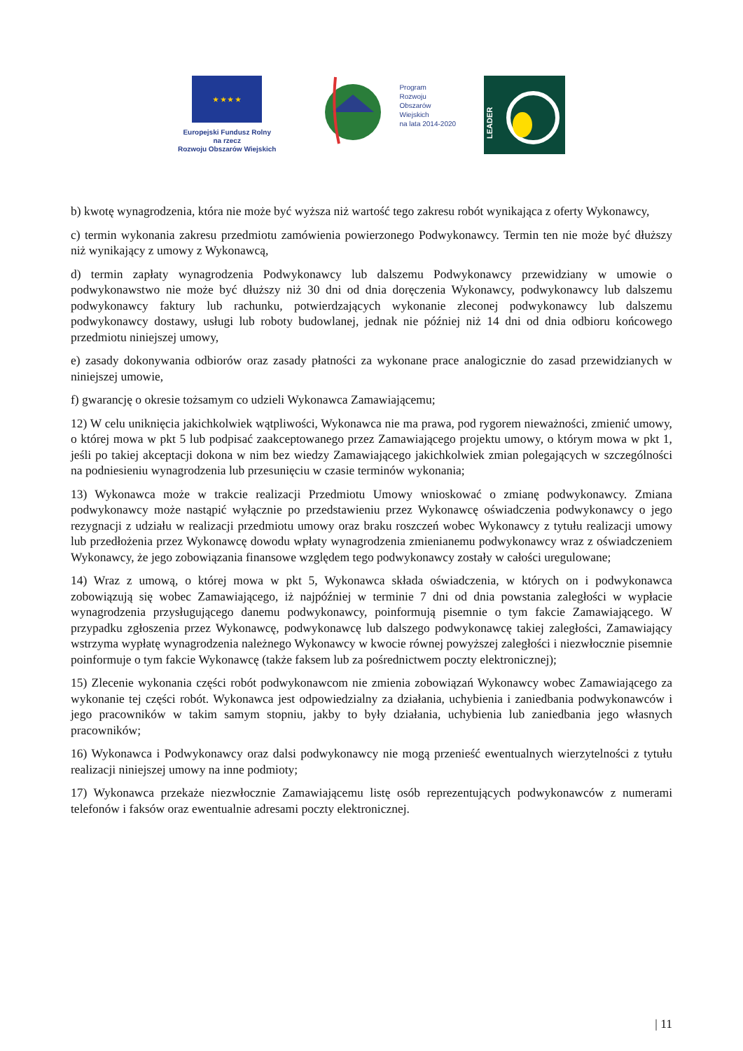★ ★ ★ ★
Europejski Fundusz Rolny
na rzecz
Rozwoju Obszarów Wiejskich
Program
Rozwoju
Obszarów
Wiejskich
na lata 2014-2020
LEADER
b) kwotę wynagrodzenia, która nie może być wyższa niż wartość tego zakresu robót wynikająca z oferty Wykonawcy,
c) termin wykonania zakresu przedmiotu zamówienia powierzonego Podwykonawcy. Termin ten nie może być dłuższy niż wynikający z umowy z Wykonawcą,
d) termin zapłaty wynagrodzenia Podwykonawcy lub dalszemu Podwykonawcy przewidziany w umowie o podwykonawstwo nie może być dłuższy niż 30 dni od dnia doręczenia Wykonawcy, podwykonawcy lub dalszemu podwykonawcy faktury lub rachunku, potwierdzających wykonanie zleconej podwykonawcy lub dalszemu podwykonawcy dostawy, usługi lub roboty budowlanej, jednak nie później niż 14 dni od dnia odbioru końcowego przedmiotu niniejszej umowy,
e) zasady dokonywania odbiorów oraz zasady płatności za wykonane prace analogicznie do zasad przewidzianych w niniejszej umowie,
f) gwarancję o okresie tożsamym co udzieli Wykonawca Zamawiającemu;
12) W celu uniknięcia jakichkolwiek wątpliwości, Wykonawca nie ma prawa, pod rygorem nieważności, zmienić umowy, o której mowa w pkt 5 lub podpisać zaakceptowanego przez Zamawiającego projektu umowy, o którym mowa w pkt 1, jeśli po takiej akceptacji dokona w nim bez wiedzy Zamawiającego jakichkolwiek zmian polegających w szczególności na podniesieniu wynagrodzenia lub przesunięciu w czasie terminów wykonania;
13) Wykonawca może w trakcie realizacji Przedmiotu Umowy wnioskować o zmianę podwykonawcy. Zmiana podwykonawcy może nastąpić wyłącznie po przedstawieniu przez Wykonawcę oświadczenia podwykonawcy o jego rezygnacji z udziału w realizacji przedmiotu umowy oraz braku roszczeń wobec Wykonawcy z tytułu realizacji umowy lub przedłożenia przez Wykonawcę dowodu wpłaty wynagrodzenia zmienianemu podwykonawcy wraz z oświadczeniem Wykonawcy, że jego zobowiązania finansowe względem tego podwykonawcy zostały w całości uregulowane;
14) Wraz z umową, o której mowa w pkt 5, Wykonawca składa oświadczenia, w których on i podwykonawca zobowiązują się wobec Zamawiającego, iż najpóźniej w terminie 7 dni od dnia powstania zaległości w wypłacie wynagrodzenia przysługującego danemu podwykonawcy, poinformują pisemnie o tym fakcie Zamawiającego. W przypadku zgłoszenia przez Wykonawcę, podwykonawcę lub dalszego podwykonawcę takiej zaległości, Zamawiający wstrzyma wypłatę wynagrodzenia należnego Wykonawcy w kwocie równej powyższej zaległości i niezwłocznie pisemnie poinformuje o tym fakcie Wykonawcę (także faksem lub za pośrednictwem poczty elektronicznej);
15) Zlecenie wykonania części robót podwykonawcom nie zmienia zobowiązań Wykonawcy wobec Zamawiającego za wykonanie tej części robót. Wykonawca jest odpowiedzialny za działania, uchybienia i zaniedbania podwykonawców i jego pracowników w takim samym stopniu, jakby to były działania, uchybienia lub zaniedbania jego własnych pracowników;
16) Wykonawca i Podwykonawcy oraz dalsi podwykonawcy nie mogą przenieść ewentualnych wierzytelności z tytułu realizacji niniejszej umowy na inne podmioty;
17) Wykonawca przekaże niezwłocznie Zamawiającemu listę osób reprezentujących podwykonawców z numerami telefonów i faksów oraz ewentualnie adresami poczty elektronicznej.
| 11